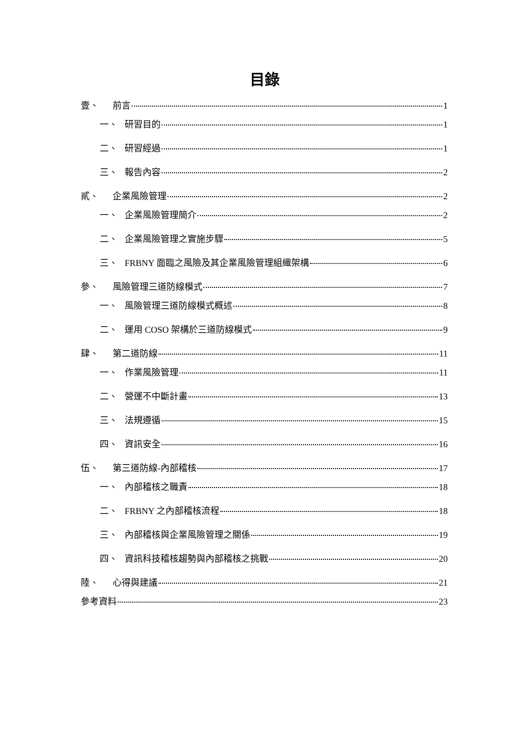目錄
壹、 前言 1
一、 研習目的 1
二、 研習經過 1
三、 報告內容 2
貳、 企業風險管理 2
一、 企業風險管理簡介 2
二、 企業風險管理之實施步驟 5
三、 FRBNY 面臨之風險及其企業風險管理組織架構 6
參、 風險管理三道防線模式 7
一、 風險管理三道防線模式概述 8
二、 運用 COSO 架構於三道防線模式 9
肆、 第二道防線 11
一、 作業風險管理 11
二、 營運不中斷計畫 13
三、 法規遵循 15
四、 資訊安全 16
伍、 第三道防線-內部稽核 17
一、 內部稽核之職責 18
二、 FRBNY 之內部稽核流程 18
三、 內部稽核與企業風險管理之關係 19
四、 資訊科技稽核趨勢與內部稽核之挑戰 20
陸、 心得與建議 21
參考資料 23